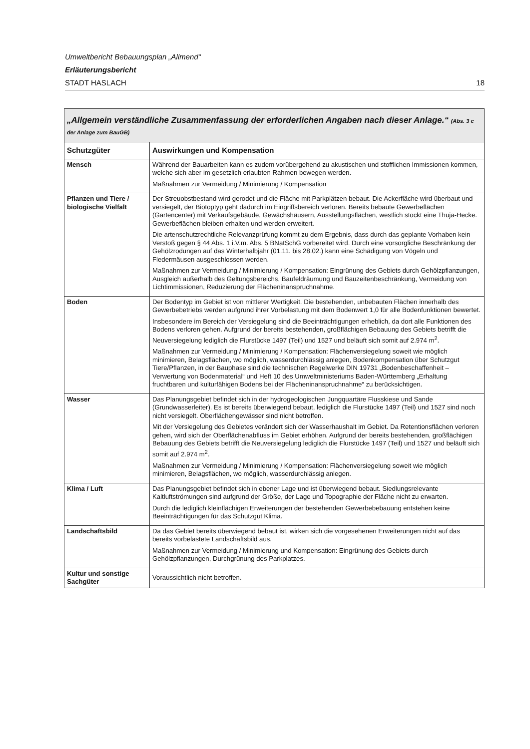Umweltbericht Bebauungsplan „Allmend“
Erläuterungsbericht
STADT HASLACH 18
| „Allgemein verständliche Zusammenfassung der erforderlichen Angaben nach dieser Anlage.“ (Abs. 3 c der Anlage zum BauGB) | |
| --- | --- |
| Schutzgüter | Auswirkungen und Kompensation |
| Mensch | Während der Bauarbeiten kann es zudem vorübergehend zu akustischen und stofflichen Immissionen kommen, welche sich aber im gesetzlich erlaubten Rahmen bewegen werden. Maßnahmen zur Vermeidung / Minimierung / Kompensation |
| Pflanzen und Tiere / biologische Vielfalt | Der Streuobstbestand wird gerodet und die Fläche mit Parkplätzen bebaut. Die Ackerfläche wird überbaut und versiegelt, der Biotoptyp geht dadurch im Eingriffsbereich verloren. Bereits bebaute Gewerbeflächen (Gartencenter) mit Verkaufsgebäude, Gewächshäusern, Ausstellungsflächen, westlich stockt eine Thuja-Hecke. Gewerbeflächen bleiben erhalten und werden erweitert. Die artenschutzrechtliche Relevanzprüfung kommt zu dem Ergebnis, dass durch das geplante Vorhaben kein Verstoß gegen § 44 Abs. 1 i.V.m. Abs. 5 BNatSchG vorbereitet wird. Durch eine vorsorgliche Beschränkung der Gehölzrodungen auf das Winterhalbjahr (01.11. bis 28.02.) kann eine Schädigung von Vögeln und Fledermäusen ausgeschlossen werden. Maßnahmen zur Vermeidung / Minimierung / Kompensation: Eingrünung des Gebiets durch Gehölzpflanzungen, Ausgleich außerhalb des Geltungsbereichs, Baufeldräumung und Bauzeitenbeschränkung, Vermeidung von Lichtimmissionen, Reduzierung der Flächeninanspruchnahme. |
| Boden | Der Bodentyp im Gebiet ist von mittlerer Wertigkeit. Die bestehenden, unbebauten Flächen innerhalb des Gewerbebetriebs werden aufgrund ihrer Vorbelastung mit dem Bodenwert 1,0 für alle Bodenfunktionen bewertet. Insbesondere im Bereich der Versiegelung sind die Beeinträchtigungen erheblich, da dort alle Funktionen des Bodens verloren gehen. Aufgrund der bereits bestehenden, großflächigen Bebauung des Gebiets betrifft die Neuversiegelung lediglich die Flurstücke 1497 (Teil) und 1527 und beläuft sich somit auf 2.974 m<sup>2</sup>. Maßnahmen zur Vermeidung / Minimierung / Kompensation: Flächenversiegelung soweit wie möglich minimieren, Belagsflächen, wo möglich, wasserdurchlässig anlegen, Bodenkompensation über Schutzgut Tiere/Pflanzen, in der Bauphase sind die technischen Regelwerke DIN 19731 „Bodenbeschaffenheit – Verwertung von Bodenmaterial“ und Heft 10 des Umweltministeriums Baden-Württemberg „Erhaltung fruchtbaren und kulturfähigen Bodens bei der Flächeninanspruchnahme“ zu berücksichtigen. |
| Wasser | Das Planungsgebiet befindet sich in der hydrogeologischen Jungquartäre Flusskiese und Sande (Grundwasserleiter). Es ist bereits überwiegend bebaut, lediglich die Flurstücke 1497 (Teil) und 1527 sind noch nicht versiegelt. Oberflächengewässer sind nicht betroffen. Mit der Versiegelung des Gebietes verändert sich der Wasserhaushalt im Gebiet. Da Retentionsflächen verloren gehen, wird sich der Oberflächenabfluss im Gebiet erhöhen. Aufgrund der bereits bestehenden, großflächigen Bebauung des Gebiets betrifft die Neuversiegelung lediglich die Flurstücke 1497 (Teil) und 1527 und beläuft sich somit auf 2.974 m<sup>2</sup>. Maßnahmen zur Vermeidung / Minimierung / Kompensation: Flächenversiegelung soweit wie möglich minimieren, Belagsflächen, wo möglich, wasserdurchlässig anlegen. |
| Klima / Luft | Das Planungsgebiet befindet sich in ebener Lage und ist überwiegend bebaut. Siedlungsrelevante Kaltluftströmungen sind aufgrund der Größe, der Lage und Topographie der Fläche nicht zu erwarten. Durch die lediglich kleinflächigen Erweiterungen der bestehenden Gewerbebebauung entstehen keine Beeinträchtigungen für das Schutzgut Klima. |
| Landschaftsbild | Da das Gebiet bereits überwiegend bebaut ist, wirken sich die vorgesehenen Erweiterungen nicht auf das bereits vorbelastete Landschaftsbild aus. Maßnahmen zur Vermeidung / Minimierung und Kompensation: Eingrünung des Gebiets durch Gehölzpflanzungen, Durchgrünung des Parkplatzes. |
| Kultur und sonstige Sachgüter | Voraussichtlich nicht betroffen. |